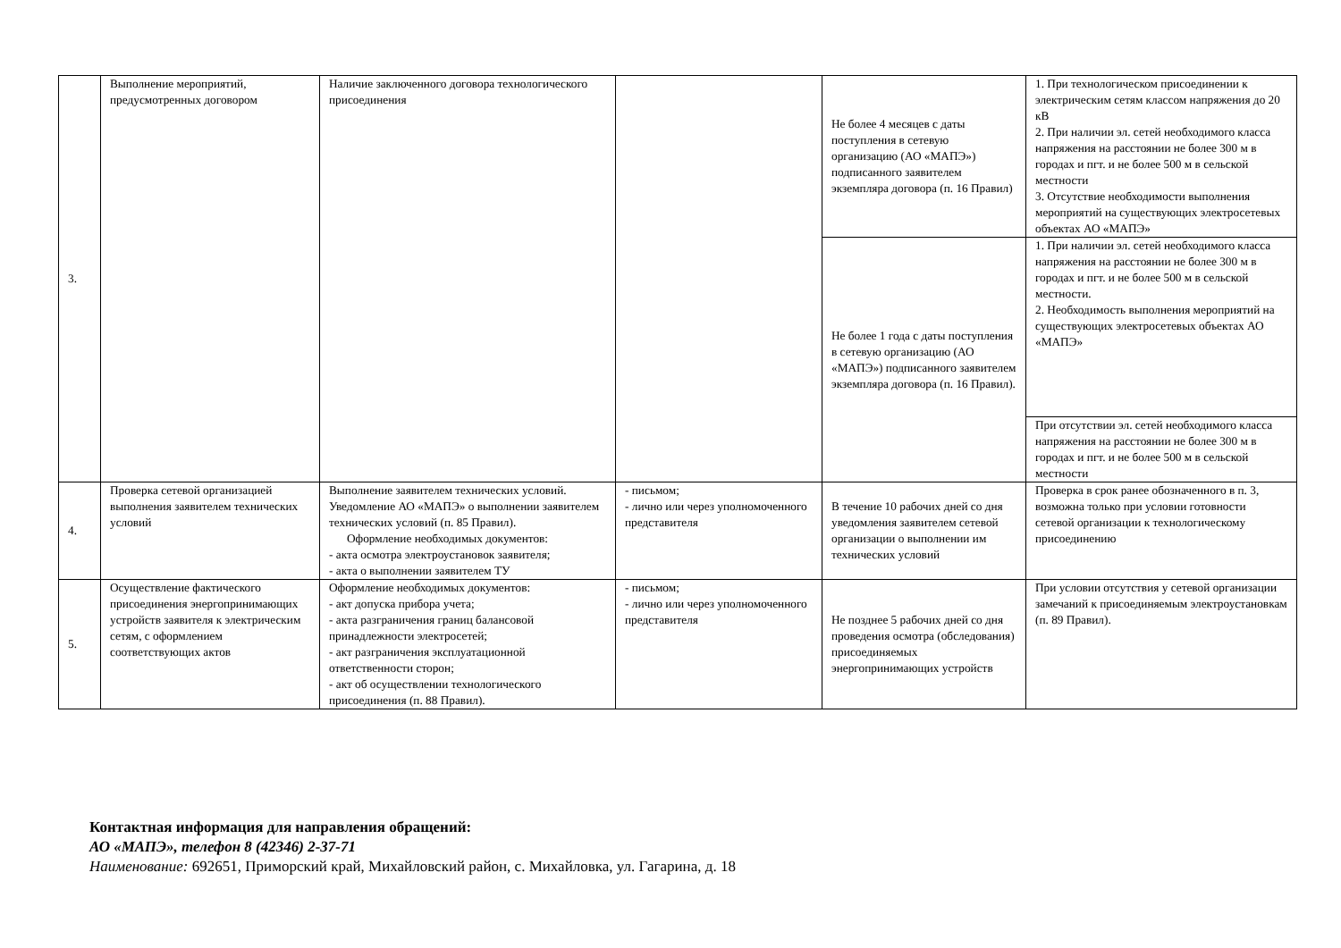| 3. | Выполнение мероприятий, предусмотренных договором | Наличие заключенного договора технологического присоединения | | Не более 4 месяцев с даты поступления в сетевую организацию (АО «МАПЭ») подписанного заявителем экземпляра договора (п. 16 Правил) | 1. При технологическом присоединении к электрическим сетям классом напряжения до 20 кВ 2. При наличии эл. сетей необходимого класса напряжения на расстоянии не более 300 м в городах и пгт. и не более 500 м в сельской местности 3. Отсутствие необходимости выполнения мероприятий на существующих электросетевых объектах АО «МАПЭ» |
| | | | | Не более 1 года с даты поступления в сетевую организацию (АО «МАПЭ») подписанного заявителем экземпляра договора (п. 16 Правил). | 1. При наличии эл. сетей необходимого класса напряжения на расстоянии не более 300 м в городах и пгт. и не более 500 м в сельской местности. 2. Необходимость выполнения мероприятий на существующих электросетевых объектах АО «МАПЭ» |
| | | | | | При отсутствии эл. сетей необходимого класса напряжения на расстоянии не более 300 м в городах и пгт. и не более 500 м в сельской местности |
| 4. | Проверка сетевой организацией выполнения заявителем технических условий | Выполнение заявителем технических условий. Уведомление АО «МАПЭ» о выполнении заявителем технических условий (п. 85 Правил). Оформление необходимых документов: - акта осмотра электроустановок заявителя; - акта о выполнении заявителем ТУ | - письмом; - лично или через уполномоченного представителя | В течение 10 рабочих дней со дня уведомления заявителем сетевой организации о выполнении им технических условий | Проверка в срок ранее обозначенного в п. 3, возможна только при условии готовности сетевой организации к технологическому присоединению |
| 5. | Осуществление фактического присоединения энергопринимающих устройств заявителя к электрическим сетям, с оформлением соответствующих актов | Оформление необходимых документов: - акт допуска прибора учета; - акта разграничения границ балансовой принадлежности электросетей; - акт разграничения эксплуатационной ответственности сторон; - акт об осуществлении технологического присоединения (п. 88 Правил). | - письмом; - лично или через уполномоченного представителя | Не позднее 5 рабочих дней со дня проведения осмотра (обследования) присоединяемых энергопринимающих устройств | При условии отсутствия у сетевой организации замечаний к присоединяемым электроустановкам (п. 89 Правил). |
Контактная информация для направления обращений:
АО «МАПЭ», телефон 8 (42346) 2-37-71
Наименование: 692651, Приморский край, Михайловский район, с. Михайловка, ул. Гагарина, д. 18